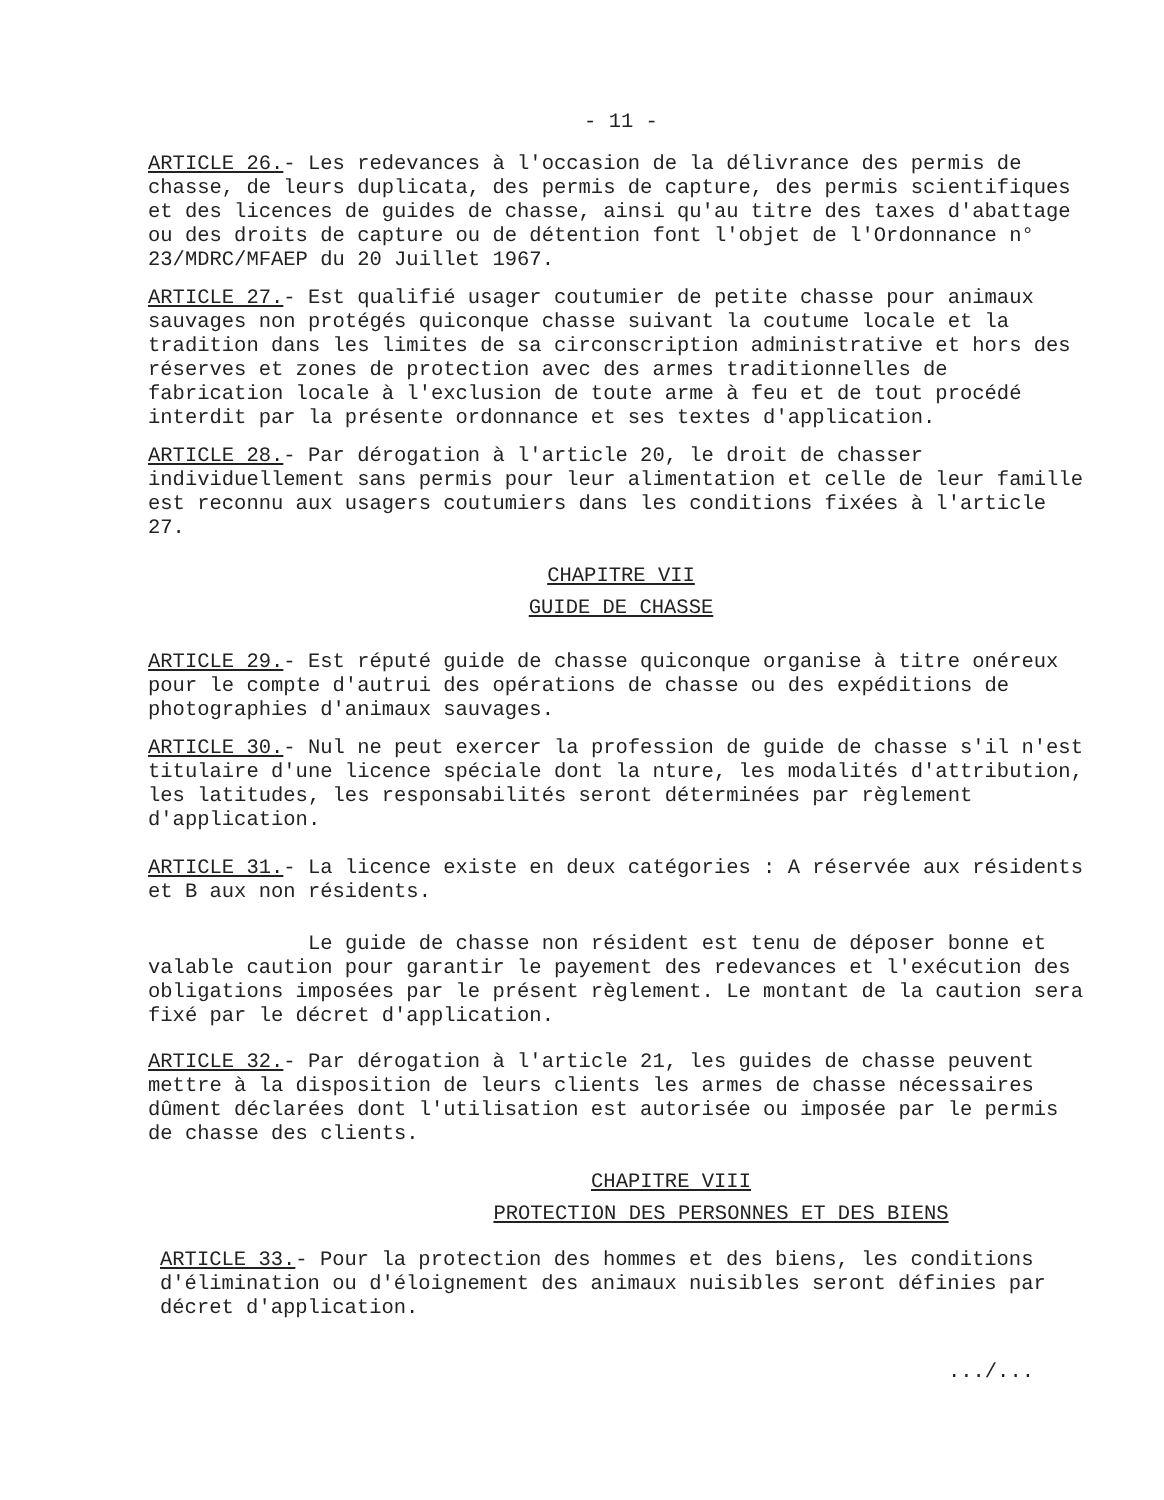- 11 -
ARTICLE 26.- Les redevances à l'occasion de la délivrance des permis de chasse, de leurs duplicata, des permis de capture, des permis scientifiques et des licences de guides de chasse, ainsi qu'au titre des taxes d'abattage ou des droits de capture ou de détention font l'objet de l'Ordonnance n° 23/MDRC/MFAEP du 20 Juillet 1967.
ARTICLE 27.- Est qualifié usager coutumier de petite chasse pour animaux sauvages non protégés quiconque chasse suivant la coutume locale et la tradition dans les limites de sa circonscription administrative et hors des réserves et zones de protection avec des armes traditionnelles de fabrication locale à l'exclusion de toute arme à feu et de tout procédé interdit par la présente ordonnance et ses textes d'application.
ARTICLE 28.- Par dérogation à l'article 20, le droit de chasser individuellement sans permis pour leur alimentation et celle de leur famille est reconnu aux usagers coutumiers dans les conditions fixées à l'article 27.
CHAPITRE VII
GUIDE DE CHASSE
ARTICLE 29.- Est réputé guide de chasse quiconque organise à titre onéreux pour le compte d'autrui des opérations de chasse ou des expéditions de photographies d'animaux sauvages.
ARTICLE 30.- Nul ne peut exercer la profession de guide de chasse s'il n'est titulaire d'une licence spéciale dont la nture, les modalités d'attribution, les latitudes, les responsabilités seront déterminées par règlement d'application.
ARTICLE 31.- La licence existe en deux catégories : A réservée aux résidents et B aux non résidents.
Le guide de chasse non résident est tenu de déposer bonne et valable caution pour garantir le payement des redevances et l'exécution des obligations imposées par le présent règlement. Le montant de la caution sera fixé par le décret d'application.
ARTICLE 32.- Par dérogation à l'article 21, les guides de chasse peuvent mettre à la disposition de leurs clients les armes de chasse nécessaires dûment déclarées dont l'utilisation est autorisée ou imposée par le permis de chasse des clients.
CHAPITRE VIII
PROTECTION DES PERSONNES ET DES BIENS
ARTICLE 33.- Pour la protection des hommes et des biens, les conditions d'élimination ou d'éloignement des animaux nuisibles seront définies par décret d'application.
.../...